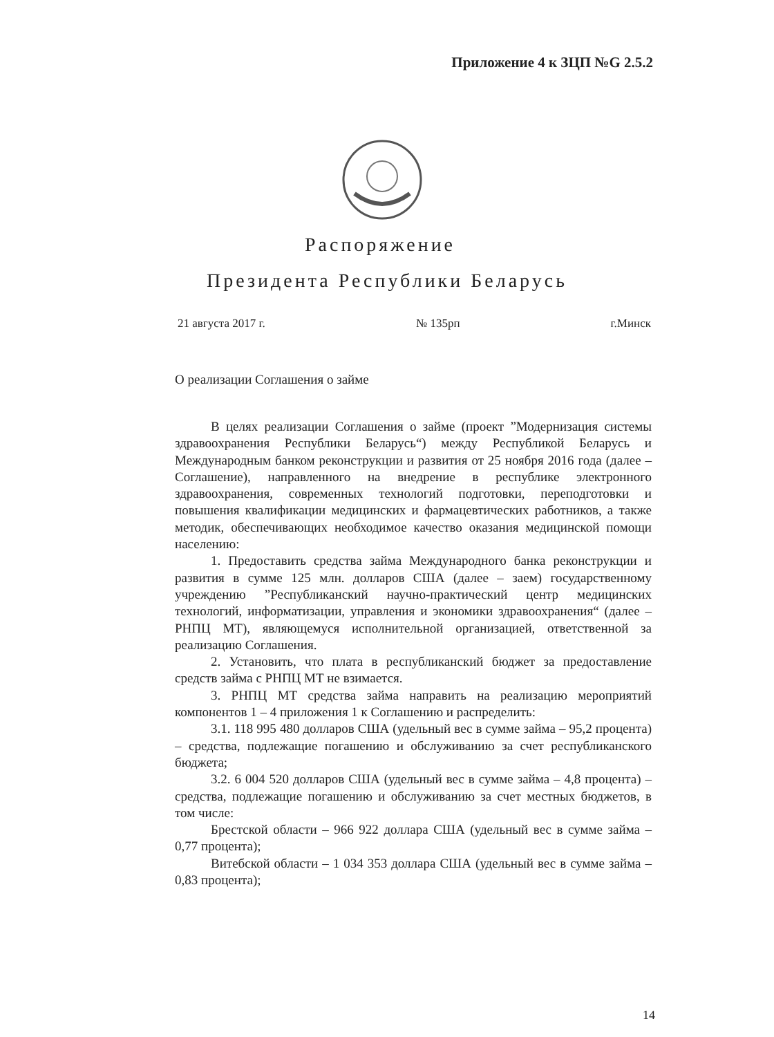Приложение 4 к ЗЦП №G 2.5.2
Распоряжение
Президента Республики Беларусь
21 августа 2017 г. № 135рп г.Минск
О реализации Соглашения о займе
В целях реализации Соглашения о займе (проект ”Модернизация системы здравоохранения Республики Беларусь“) между Республикой Беларусь и Международным банком реконструкции и развития от 25 ноября 2016 года (далее – Соглашение), направленного на внедрение в республике электронного здравоохранения, современных технологий подготовки, переподготовки и повышения квалификации медицинских и фармацевтических работников, а также методик, обеспечивающих необходимое качество оказания медицинской помощи населению:
1. Предоставить средства займа Международного банка реконструкции и развития в сумме 125 млн. долларов США (далее – заем) государственному учреждению ”Республиканский научно-практический центр медицинских технологий, информатизации, управления и экономики здравоохранения“ (далее – РНПЦ МТ), являющемуся исполнительной организацией, ответственной за реализацию Соглашения.
2. Установить, что плата в республиканский бюджет за предоставление средств займа с РНПЦ МТ не взимается.
3. РНПЦ МТ средства займа направить на реализацию мероприятий компонентов 1 – 4 приложения 1 к Соглашению и распределить:
3.1. 118 995 480 долларов США (удельный вес в сумме займа – 95,2 процента) – средства, подлежащие погашению и обслуживанию за счет республиканского бюджета;
3.2. 6 004 520 долларов США (удельный вес в сумме займа – 4,8 процента) – средства, подлежащие погашению и обслуживанию за счет местных бюджетов, в том числе:
Брестской области – 966 922 доллара США (удельный вес в сумме займа – 0,77 процента);
Витебской области – 1 034 353 доллара США (удельный вес в сумме займа – 0,83 процента);
14